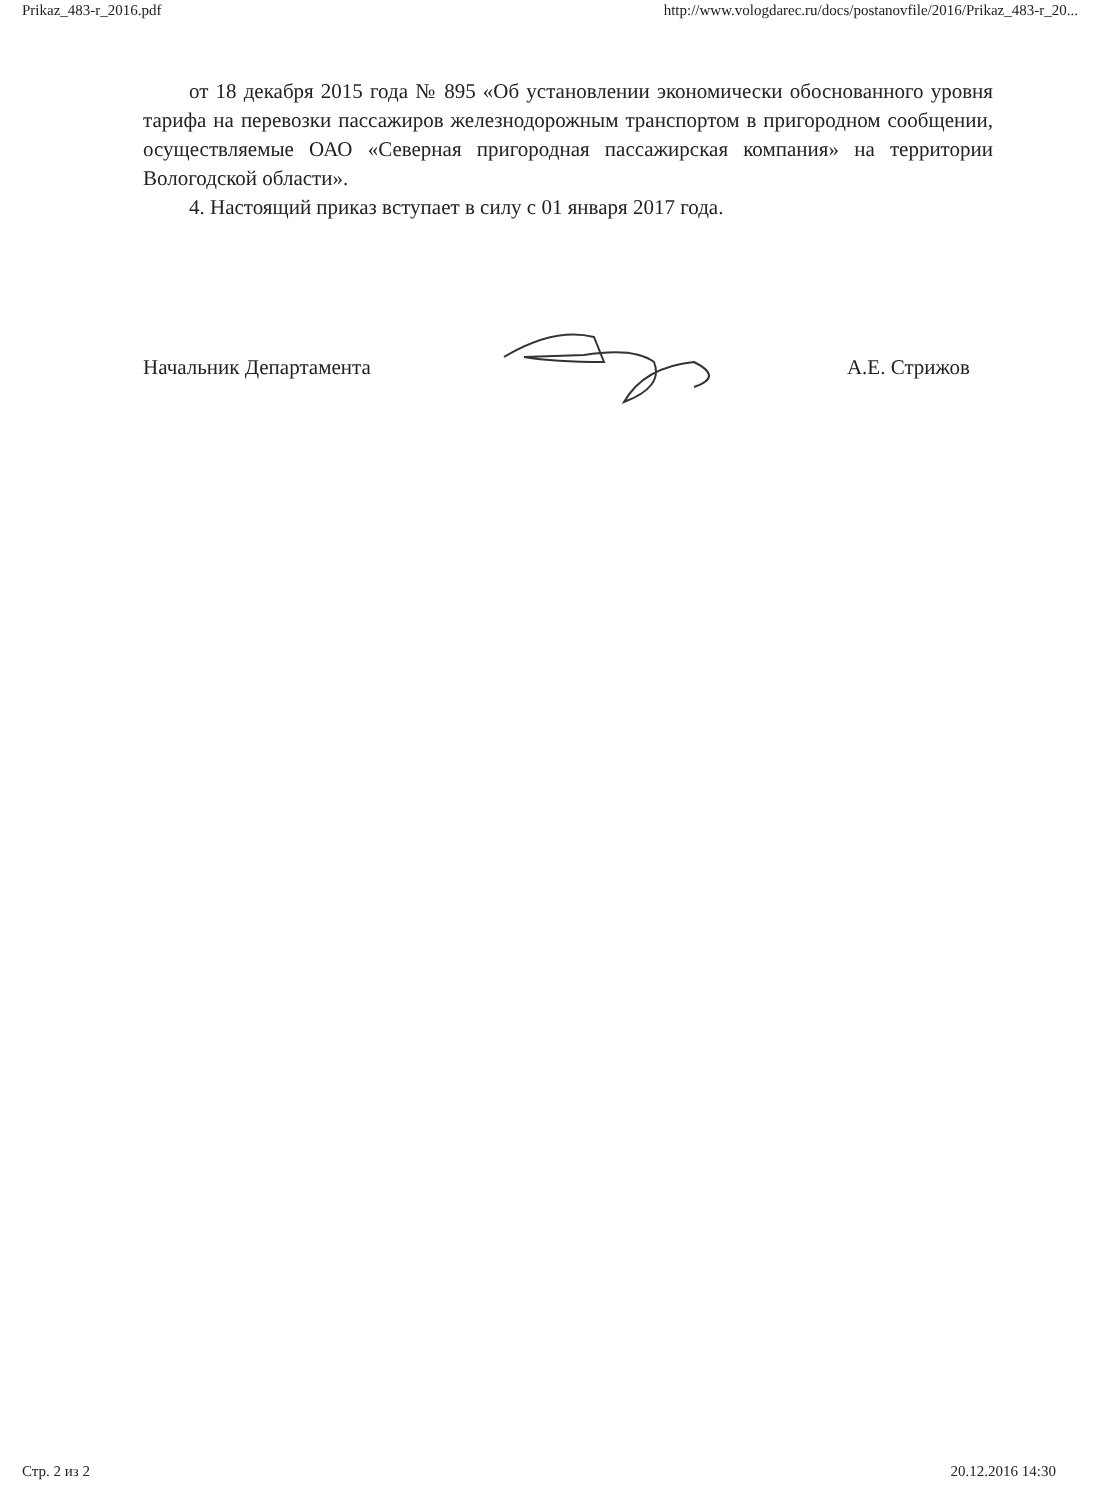Prikaz_483-r_2016.pdf http://www.vologdarec.ru/docs/postanovfile/2016/Prikaz_483-r_20...
от 18 декабря 2015 года № 895 «Об установлении экономически обоснованного уровня тарифа на перевозки пассажиров железнодорожным транспортом в пригородном сообщении, осуществляемые ОАО «Северная пригородная пассажирская компания» на территории Вологодской области».
4. Настоящий приказ вступает в силу с 01 января 2017 года.
Начальник Департамента А.Е. Стрижов
Стр. 2 из 2 20.12.2016 14:30